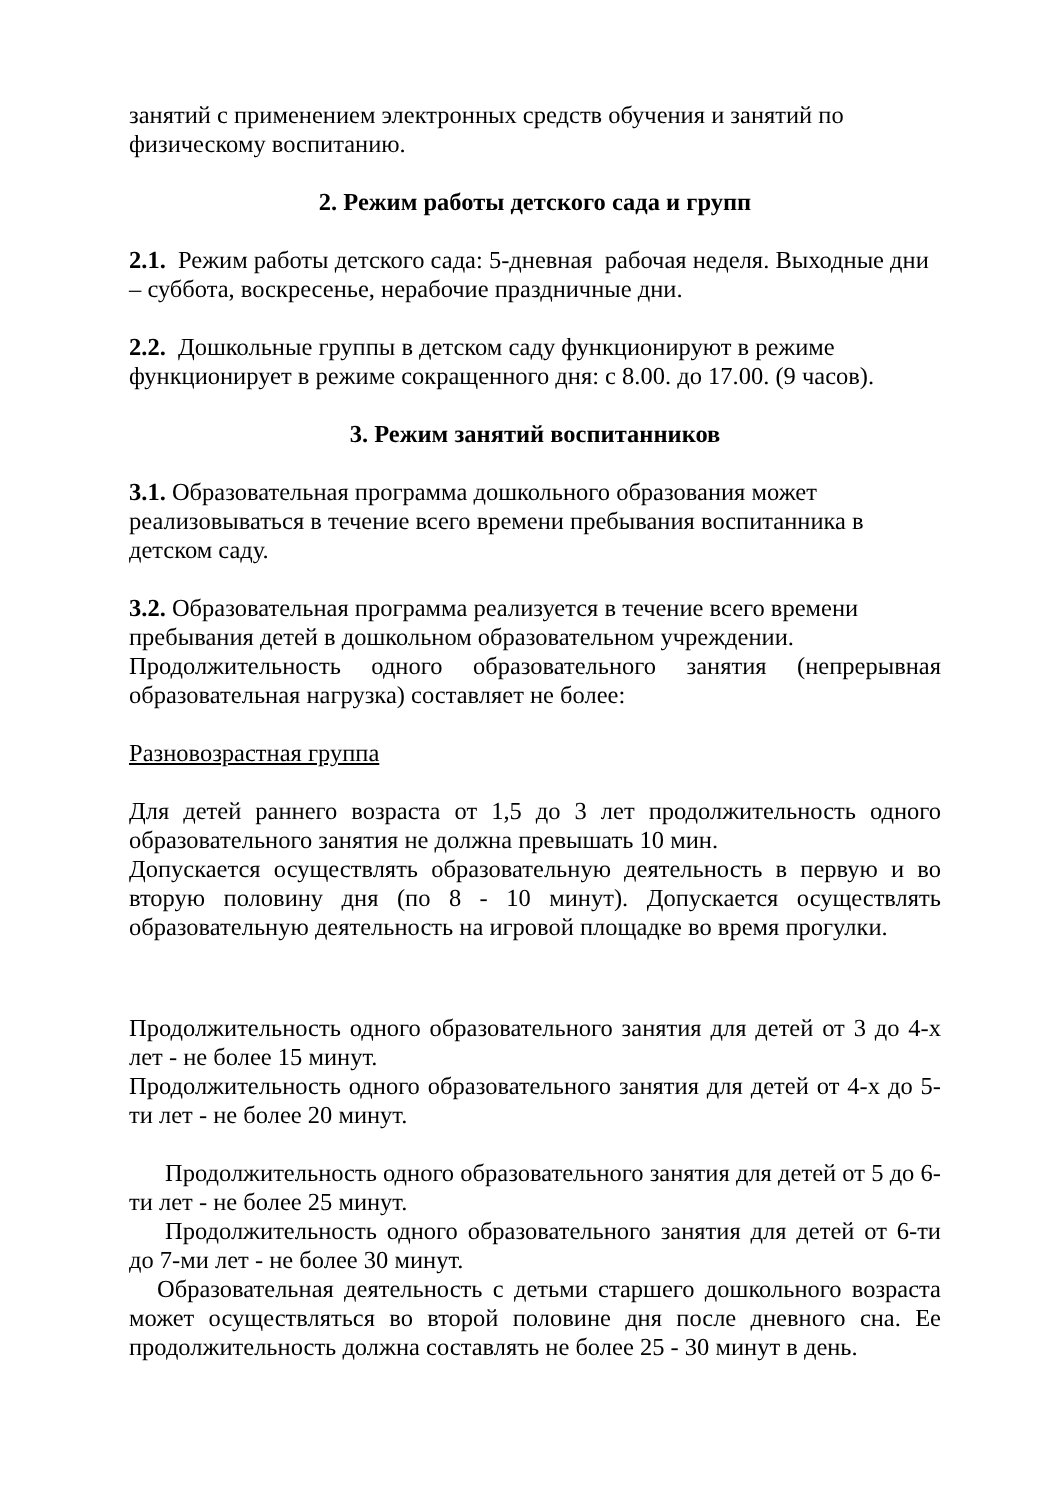занятий с применением электронных средств обучения и занятий по физическому воспитанию.
2. Режим работы детского сада и групп
2.1. Режим работы детского сада: 5-дневная рабочая неделя. Выходные дни – суббота, воскресенье, нерабочие праздничные дни.
2.2. Дошкольные группы в детском саду функционируют в режиме функционирует в режиме сокращенного дня: с 8.00. до 17.00. (9 часов).
3. Режим занятий воспитанников
3.1. Образовательная программа дошкольного образования может реализовываться в течение всего времени пребывания воспитанника в детском саду.
3.2. Образовательная программа реализуется в течение всего времени пребывания детей в дошкольном образовательном учреждении.
Продолжительность одного образовательного занятия (непрерывная образовательная нагрузка) составляет не более:
Разновозрастная группа
Для детей раннего возраста от 1,5 до 3 лет продолжительность одного образовательного занятия не должна превышать 10 мин.
Допускается осуществлять образовательную деятельность в первую и во вторую половину дня (по 8 - 10 минут). Допускается осуществлять образовательную деятельность на игровой площадке во время прогулки.
Продолжительность одного образовательного занятия для детей от 3 до 4-х лет - не более 15 минут.
Продолжительность одного образовательного занятия для детей от 4-х до 5-ти лет - не более 20 минут.
Продолжительность одного образовательного занятия для детей от 5 до 6-ти лет - не более 25 минут.
Продолжительность одного образовательного занятия для детей от 6-ти до 7-ми лет - не более 30 минут.
Образовательная деятельность с детьми старшего дошкольного возраста может осуществляться во второй половине дня после дневного сна. Ее продолжительность должна составлять не более 25 - 30 минут в день.